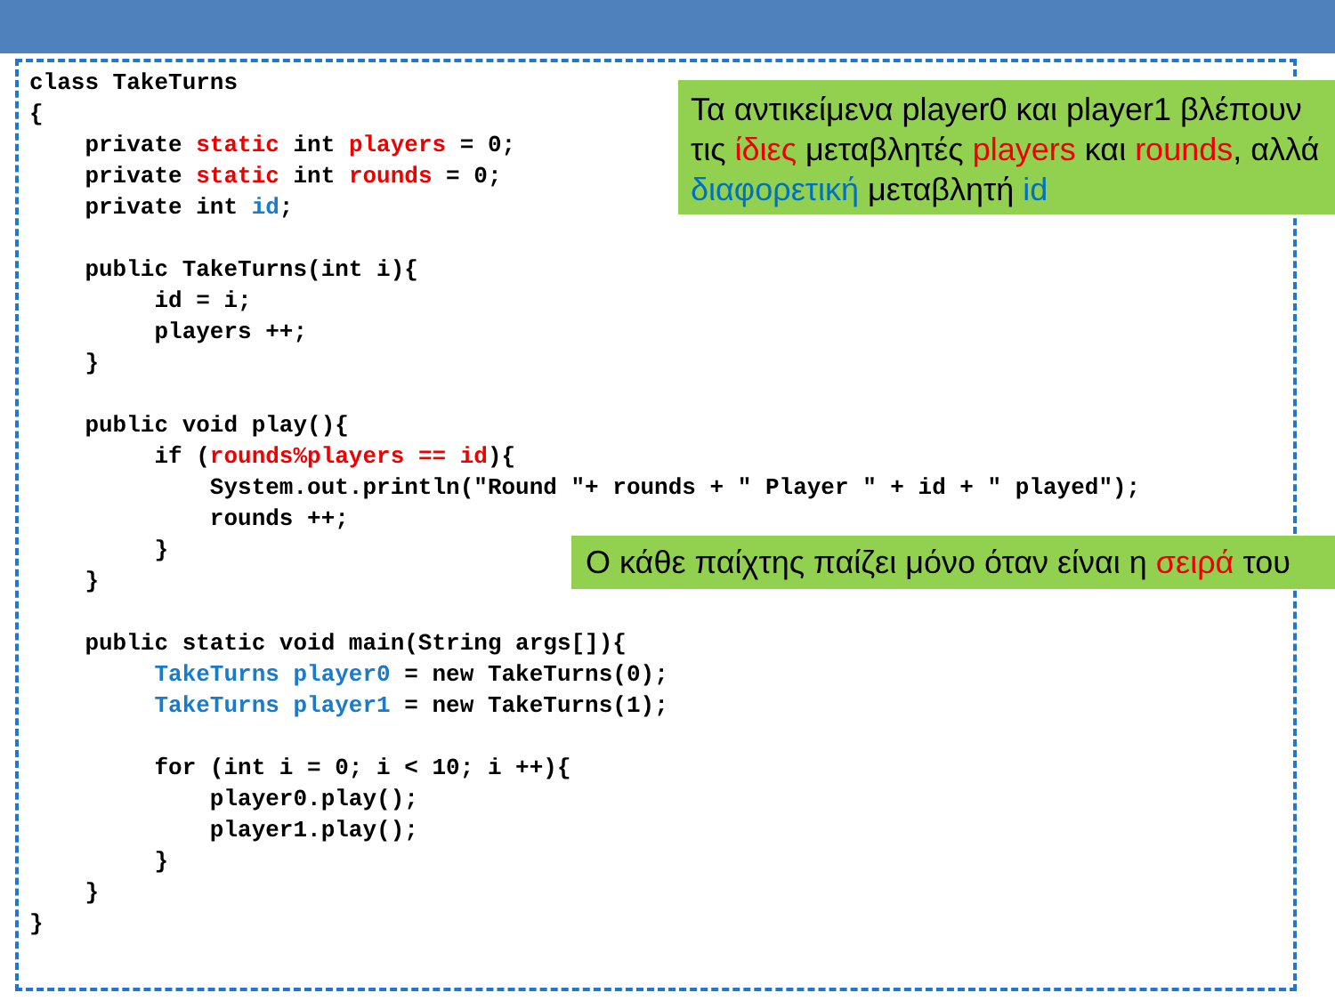class TakeTurns
{
    private static int players = 0;
    private static int rounds = 0;
    private int id;

    public TakeTurns(int i){
         id = i;
         players ++;
    }

    public void play(){
         if (rounds%players == id){
             System.out.println("Round "+ rounds + " Player " + id + " played");
             rounds ++;
         }
    }

    public static void main(String args[]){
         TakeTurns player0 = new TakeTurns(0);
         TakeTurns player1 = new TakeTurns(1);

         for (int i = 0; i < 10; i ++){
             player0.play();
             player1.play();
         }
    }
}
Τα αντικείμενα player0 και player1 βλέπουν τις ίδιες μεταβλητές players και rounds, αλλά διαφορετική μεταβλητή id
Ο κάθε παίχτης παίζει μόνο όταν είναι η σειρά του